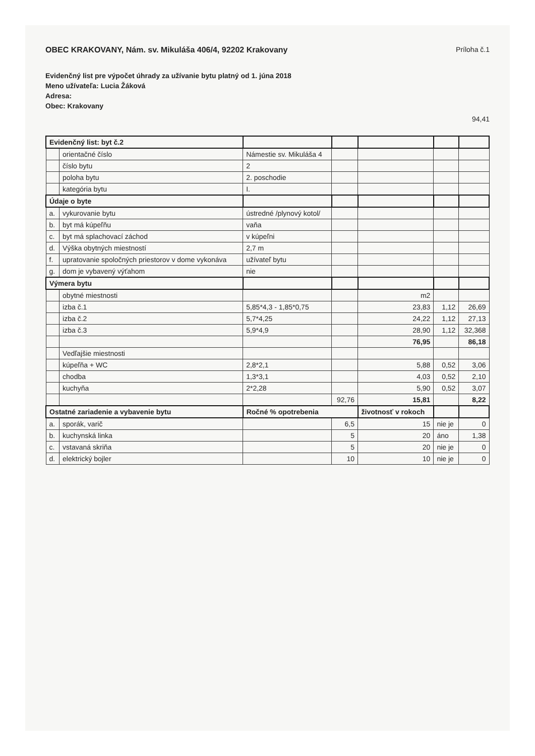OBEC KRAKOVANY, Nám. sv. Mikuláša 406/4, 92202 Krakovany
Príloha č.1
Evidenčný list pre výpočet úhrady za užívanie bytu platný od 1. júna 2018
Meno užívateľa: Lucia Žáková
Adresa:
Obec: Krakovany
94,41
| Evidenčný list: byt č.2 | | | | | | |
| | orientačné číslo | Námestie sv. Mikuláša 4 | | | | |
| | číslo bytu | 2 | | | | |
| | poloha bytu | 2. poschodie | | | | |
| | kategória bytu | I. | | | | |
| Údaje o byte | | | | | | |
| a. | vykurovanie bytu | ústredné /plynový kotol/ | | | | |
| b. | byt má kúpeľňu | vaňa | | | | |
| c. | byt má splachovací záchod | v kúpeľni | | | | |
| d. | Výška obytných miestností | 2,7 m | | | | |
| f. | upratovanie spoločných priestorov v dome vykonáva | užívateľ bytu | | | | |
| g. | dom je vybavený výťahom | nie | | | | |
| Výmera bytu | | | | | | |
| | obytné miestnosti | | | m2 | | |
| | izba č.1 | 5,85*4,3 - 1,85*0,75 | | 23,83 | 1,12 | 26,69 |
| | izba č.2 | 5,7*4,25 | | 24,22 | 1,12 | 27,13 |
| | izba č.3 | 5,9*4,9 | | 28,90 | 1,12 | 32,368 |
| | | | | 76,95 | | 86,18 |
| | Vedľajšie miestnosti | | | | | |
| | kúpeľňa + WC | 2,8*2,1 | | 5,88 | 0,52 | 3,06 |
| | chodba | 1,3*3,1 | | 4,03 | 0,52 | 2,10 |
| | kuchyňa | 2*2,28 | | 5,90 | 0,52 | 3,07 |
| | | | 92,76 | 15,81 | | 8,22 |
| Ostatné zariadenie a vybavenie bytu | | Ročné % opotrebenia | | životnosť v rokoch | | |
| a. | sporák, varič | | 6,5 | 15 | nie je | 0 |
| b. | kuchynská linka | | 5 | 20 | áno | 1,38 |
| c. | vstavaná skriňa | | 5 | 20 | nie je | 0 |
| d. | elektrický bojler | | 10 | 10 | nie je | 0 |